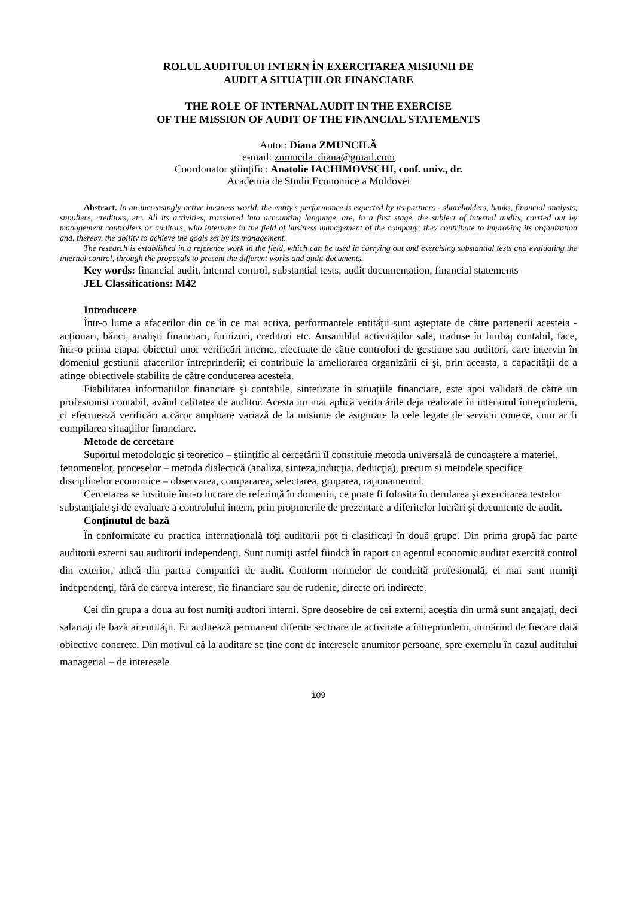ROLUL AUDITULUI INTERN ÎN EXERCITAREA MISIUNII DE
AUDIT A SITUAŢIILOR FINANCIARE
THE ROLE OF INTERNAL AUDIT IN THE EXERCISE
OF THE MISSION OF AUDIT OF THE FINANCIAL STATEMENTS
Autor: Diana ZMUNCILĂ
e-mail: zmuncila_diana@gmail.com
Coordonator științific: Anatolie IACHIMOVSCHI, conf. univ., dr.
Academia de Studii Economice a Moldovei
Abstract. In an increasingly active business world, the entity's performance is expected by its partners - shareholders, banks, financial analysts, suppliers, creditors, etc. All its activities, translated into accounting language, are, in a first stage, the subject of internal audits, carried out by management controllers or auditors, who intervene in the field of business management of the company; they contribute to improving its organization and, thereby, the ability to achieve the goals set by its management.
The research is established in a reference work in the field, which can be used in carrying out and exercising substantial tests and evaluating the internal control, through the proposals to present the different works and audit documents.
Key words: financial audit, internal control, substantial tests, audit documentation, financial statements
JEL Classifications: M42
Introducere
Într-o lume a afacerilor din ce în ce mai activa, performantele entităţii sunt așteptate de către partenerii acesteia - acționari, bănci, analiști financiari, furnizori, creditori etc. Ansamblul activităților sale, traduse în limbaj contabil, face, într-o prima etapa, obiectul unor verificări interne, efectuate de către controlori de gestiune sau auditori, care intervin în domeniul gestiunii afacerilor întreprinderii; ei contribuie la ameliorarea organizării ei şi, prin aceasta, a capacității de a atinge obiectivele stabilite de către conducerea acesteia.
Fiabilitatea informațiilor financiare şi contabile, sintetizate în situațiile financiare, este apoi validată de către un profesionist contabil, având calitatea de auditor. Acesta nu mai aplică verificările deja realizate în interiorul întreprinderii, ci efectuează verificări a căror amploare variază de la misiune de asigurare la cele legate de servicii conexe, cum ar fi compilarea situaţiilor financiare.
Metode de cercetare
Suportul metodologic şi teoretico – ştiinţific al cercetării îl constituie metoda universală de cunoaştere a materiei, fenomenelor, proceselor – metoda dialectică (analiza, sinteza,inducţia, deducţia), precum și metodele specifice disciplinelor economice – observarea, compararea, selectarea, gruparea, raţionamentul.
Cercetarea se instituie într-o lucrare de referință în domeniu, ce poate fi folosita în derularea şi exercitarea testelor substanţiale şi de evaluare a controlului intern, prin propunerile de prezentare a diferitelor lucrări şi documente de audit.
Conținutul de bază
În conformitate cu practica internaţională toţi auditorii pot fi clasificaţi în două grupe. Din prima grupă fac parte auditorii externi sau auditorii independenţi. Sunt numiţi astfel fiindcă în raport cu agentul economic auditat exercită control din exterior, adică din partea companiei de audit. Conform normelor de conduită profesională, ei mai sunt numiţi independenţi, fără de careva interese, fie financiare sau de rudenie, directe ori indirecte.
Cei din grupa a doua au fost numiţi audtori interni. Spre deosebire de cei externi, aceştia din urmă sunt angajaţi, deci salariaţi de bază ai entităţii. Ei auditează permanent diferite sectoare de activitate a întreprinderii, urmărind de fiecare dată obiective concrete. Din motivul că la auditare se ţine cont de interesele anumitor persoane, spre exemplu în cazul auditului managerial – de interesele
109